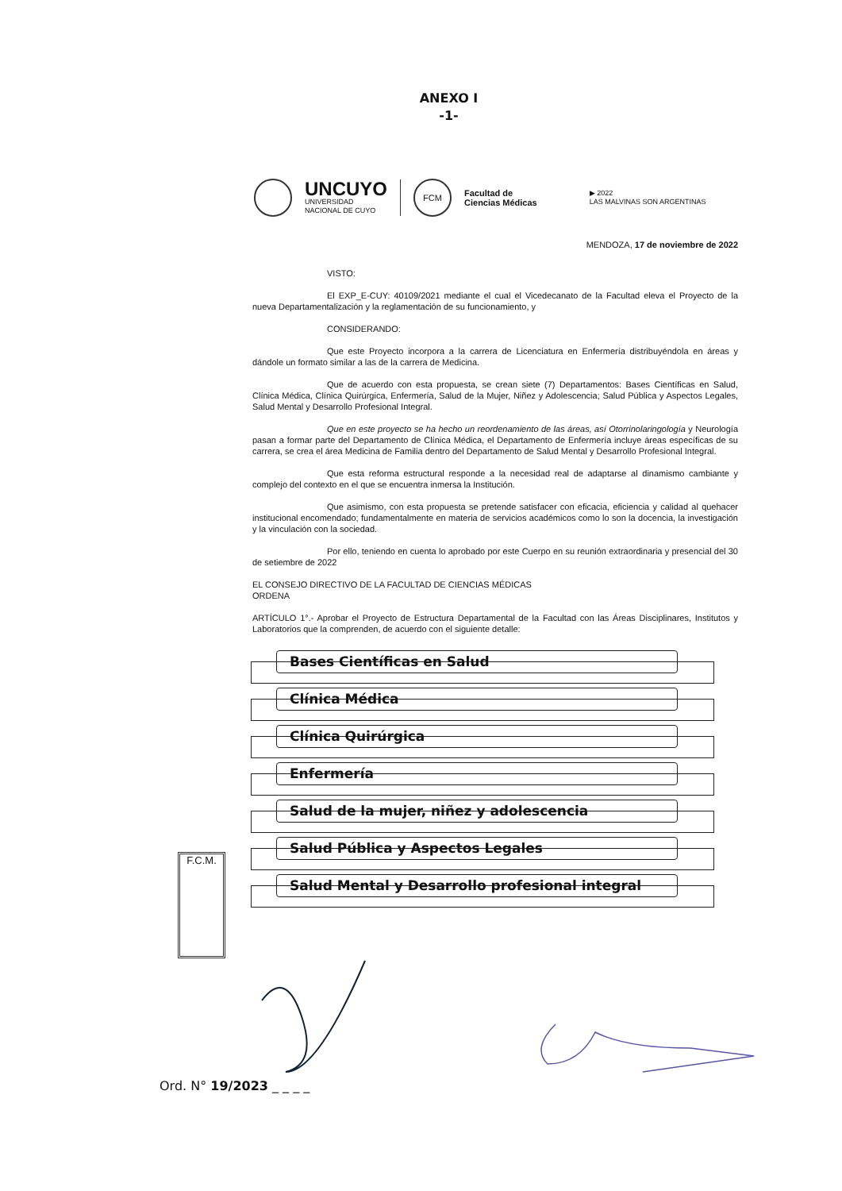ANEXO I
-1-
UNCUYO
UNIVERSIDAD
NACIONAL DE CUYO
FCM
Facultad de
Ciencias Médicas
▶ 2022
LAS MALVINAS SON ARGENTINAS
MENDOZA, 17 de noviembre de 2022
VISTO:
El EXP_E-CUY: 40109/2021 mediante el cual el Vicedecanato de la Facultad eleva el Proyecto de la nueva Departamentalización y la reglamentación de su funcionamiento, y
CONSIDERANDO:
Que este Proyecto incorpora a la carrera de Licenciatura en Enfermería distribuyéndola en áreas y dándole un formato similar a las de la carrera de Medicina.
Que de acuerdo con esta propuesta, se crean siete (7) Departamentos: Bases Científicas en Salud, Clínica Médica, Clínica Quirúrgica, Enfermería, Salud de la Mujer, Niñez y Adolescencia; Salud Pública y Aspectos Legales, Salud Mental y Desarrollo Profesional Integral.
Que en este proyecto se ha hecho un reordenamiento de las áreas, así Otorrinolaringología y Neurología pasan a formar parte del Departamento de Clínica Médica, el Departamento de Enfermería incluye áreas específicas de su carrera, se crea el área Medicina de Familia dentro del Departamento de Salud Mental y Desarrollo Profesional Integral.
Que esta reforma estructural responde a la necesidad real de adaptarse al dinamismo cambiante y complejo del contexto en el que se encuentra inmersa la Institución.
Que asimismo, con esta propuesta se pretende satisfacer con eficacia, eficiencia y calidad al quehacer institucional encomendado; fundamentalmente en materia de servicios académicos como lo son la docencia, la investigación y la vinculación con la sociedad.
Por ello, teniendo en cuenta lo aprobado por este Cuerpo en su reunión extraordinaria y presencial del 30 de setiembre de 2022
EL CONSEJO DIRECTIVO DE LA FACULTAD DE CIENCIAS MÉDICAS
ORDENA
ARTÍCULO 1°.- Aprobar el Proyecto de Estructura Departamental de la Facultad con las Áreas Disciplinares, Institutos y Laboratorios que la comprenden, de acuerdo con el siguiente detalle:
Bases Científicas en Salud
Clínica Médica
Clínica Quirúrgica
Enfermería
Salud de la mujer, niñez y adolescencia
Salud Pública y Aspectos Legales
Salud Mental y Desarrollo profesional integral
F.C.M.
Ord. N° 19/2023 _ _ _ _